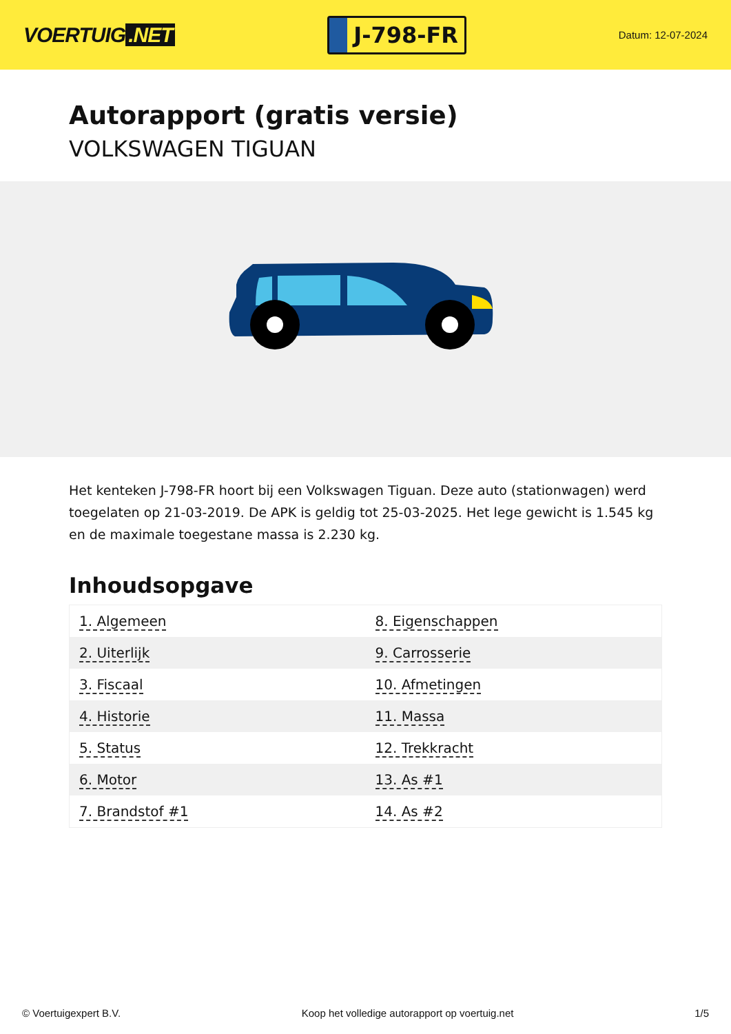VOERTUIG.NET
J-798-FR
Datum: 12-07-2024
Autorapport (gratis versie)
VOLKSWAGEN TIGUAN
Het kenteken J-798-FR hoort bij een Volkswagen Tiguan. Deze auto (stationwagen) werd toegelaten op 21-03-2019. De APK is geldig tot 25-03-2025. Het lege gewicht is 1.545 kg en de maximale toegestane massa is 2.230 kg.
Inhoudsopgave
| 1. Algemeen | 8. Eigenschappen |
| 2. Uiterlijk | 9. Carrosserie |
| 3. Fiscaal | 10. Afmetingen |
| 4. Historie | 11. Massa |
| 5. Status | 12. Trekkracht |
| 6. Motor | 13. As #1 |
| 7. Brandstof #1 | 14. As #2 |
© Voertuigexpert B.V. Koop het volledige autorapport op voertuig.net 1/5